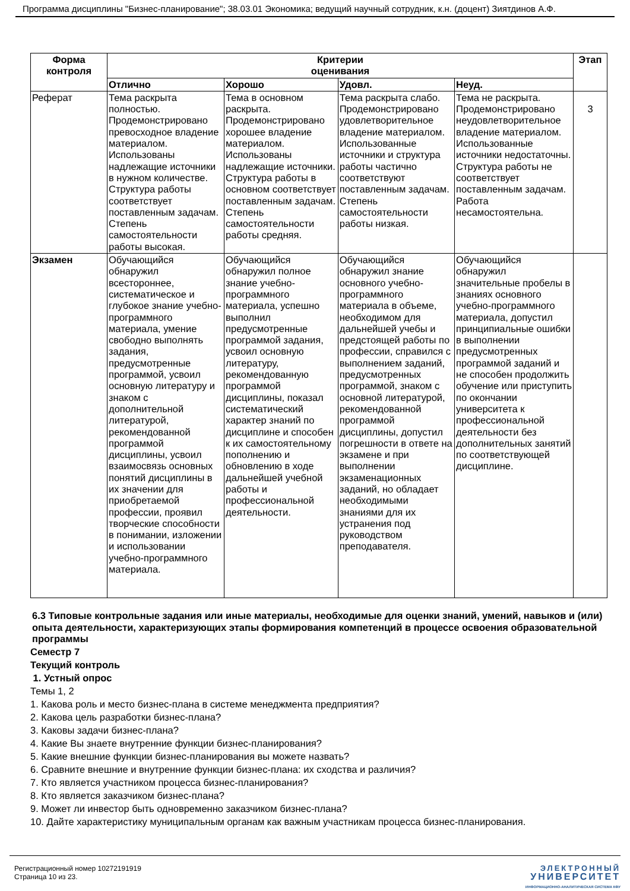Программа дисциплины "Бизнес-планирование"; 38.03.01 Экономика; ведущий научный сотрудник, к.н. (доцент) Зиятдинов А.Ф.
| Форма контроля | Критерии оценивания | | | | Этап |
| --- | --- | --- | --- | --- | --- |
| | Отлично | Хорошо | Удовл. | Неуд. | |
| Реферат | Тема раскрыта полностью. Продемонстрировано превосходное владение материалом. Использованы надлежащие источники в нужном количестве. Структура работы соответствует поставленным задачам. Степень самостоятельности работы высокая. | Тема в основном раскрыта. Продемонстрировано хорошее владение материалом. Использованы надлежащие источники. Структура работы в основном соответствует поставленным задачам. Степень самостоятельности работы средняя. | Тема раскрыта слабо. Продемонстрировано удовлетворительное владение материалом. Использованные источники и структура работы частично соответствуют поставленным задачам. Степень самостоятельности работы низкая. | Тема не раскрыта. Продемонстрировано неудовлетворительное владение материалом. Использованные источники недостаточны. Структура работы не соответствует поставленным задачам. Работа несамостоятельна. | 3 |
| Экзамен | Обучающийся обнаружил всестороннее, систематическое и глубокое знание учебно-программного материала, умение свободно выполнять задания, предусмотренные программой, усвоил основную литературу и знаком с дополнительной литературой, рекомендованной программой дисциплины, усвоил взаимосвязь основных понятий дисциплины в их значении для приобретаемой профессии, проявил творческие способности в понимании, изложении и использовании учебно-программного материала. | Обучающийся обнаружил полное знание учебно-программного материала, успешно выполнил предусмотренные программой задания, усвоил основную литературу, рекомендованную программой дисциплины, показал систематический характер знаний по дисциплине и способен к их самостоятельному пополнению и обновлению в ходе дальнейшей учебной работы и профессиональной деятельности. | Обучающийся обнаружил знание основного учебно-программного материала в объеме, необходимом для дальнейшей учебы и предстоящей работы по профессии, справился с выполнением заданий, предусмотренных программой, знаком с основной литературой, рекомендованной программой дисциплины, допустил погрешности в ответе на экзамене и при выполнении экзаменационных заданий, но обладает необходимыми знаниями для их устранения под руководством преподавателя. | Обучающийся обнаружил значительные пробелы в знаниях основного учебно-программного материала, допустил принципиальные ошибки в выполнении предусмотренных программой заданий и не способен продолжить обучение или приступить по окончании университета к профессиональной деятельности без дополнительных занятий по соответствующей дисциплине. | |
6.3 Типовые контрольные задания или иные материалы, необходимые для оценки знаний, умений, навыков и (или) опыта деятельности, характеризующих этапы формирования компетенций в процессе освоения образовательной программы
Семестр 7
Текущий контроль
1. Устный опрос
Темы 1, 2
1. Какова роль и место бизнес-плана в системе менеджмента предприятия?
2. Какова цель разработки бизнес-плана?
3. Каковы задачи бизнес-плана?
4. Какие Вы знаете внутренние функции бизнес-планирования?
5. Какие внешние функции бизнес-планирования вы можете назвать?
6. Сравните внешние и внутренние функции бизнес-плана: их сходства и различия?
7. Кто является участником процесса бизнес-планирования?
8. Кто является заказчиком бизнес-плана?
9. Может ли инвестор быть одновременно заказчиком бизнес-плана?
10. Дайте характеристику муниципальным органам как важным участникам процесса бизнес-планирования.
Регистрационный номер 10272191919
Страница 10 из 23.
ЭЛЕКТРОННЫЙ
УНИВЕРСИТЕТ
ИНФОРМАЦИОННО-АНАЛИТИЧЕСКАЯ СИСТЕМА КФУ